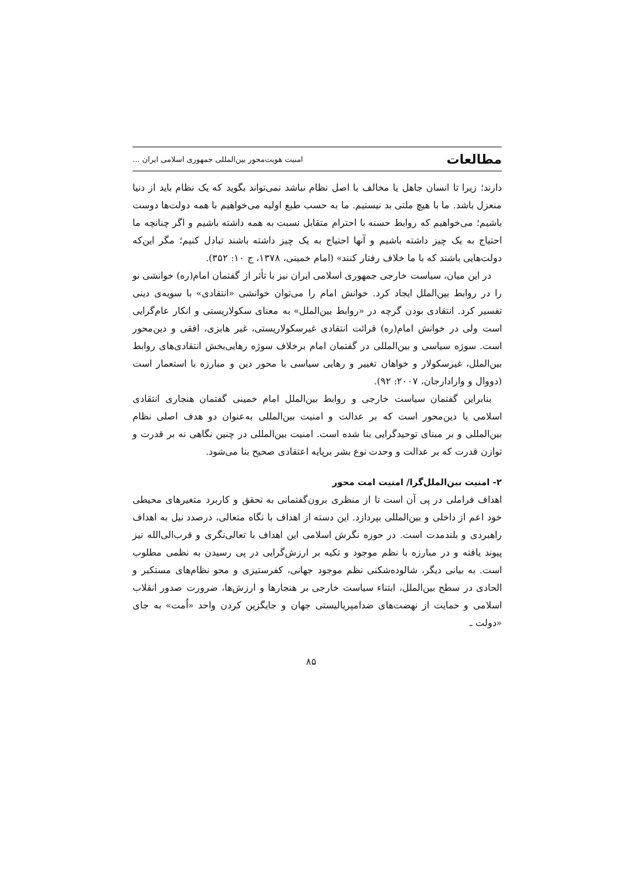مطالعات امنیت هویت‌محور بین‌المللی جمهوری اسلامی ایران ...
دارند؛ زیرا تا انسان جاهل یا مخالف با اصل نظام نباشد نمی‌تواند بگوید که یک نظام باید از دنیا منعزل باشد. ما با هیچ ملتی بد نیستیم. ما به حسب طبع اولیه می‌خواهیم با همه دولت‌ها دوست باشیم؛ می‌خواهیم که روابط حسنه با احترام متقابل نسبت به همه داشته باشیم و اگر چنانچه ما احتیاج به یک چیز داشته باشیم و آنها احتیاج به یک چیز داشته باشند تبادل کنیم؛ مگر این‌که دولت‌هایی باشند که با ما خلاف رفتار کنند» (امام خمینی، ۱۳۷۸، ج ۱۰: ۳۵۲).
در این میان، سیاست خارجی جمهوری اسلامی ایران نیز با تأثر از گفتمان امام(ره) خوانشی نو را در روابط بین‌الملل ایجاد کرد. خوانش امام را می‌توان خوانشی «انتقادی» با سویه‌ی دینی تفسیر کرد. انتقادی بودن گرچه در «روابط بین‌الملل» به معنای سکولاریستی و انکار عام‌گرایی است ولی در خوانش امام(ره) قرائت انتقادی غیرسکولاریستی، غیر هابزی، افقی و دین‌محور است. سوژه سیاسی و بین‌المللی در گفتمان امام برخلاف سوژه رهایی‌بخش انتقادی‌های روابط بین‌الملل، غیرسکولار و خواهان تغییر و رهایی سیاسی با محور دین و مبارزه با استعمار است (دووال و وارادارجان، ۲۰۰۷: ۹۲).
بنابراین گفتمان سیاست خارجی و روابط بین‌الملل امام خمینی گفتمان هنجاری انتقادی اسلامی یا دین‌محور است که بر عدالت و امنیت بین‌المللی به‌عنوان دو هدف اصلی نظام بین‌المللی و بر مبنای توحیدگرایی بنا شده است. امنیت بین‌المللی در چنین نگاهی نه بر قدرت و توازن قدرت که بر عدالت و وحدت نوع بشر برپایه اعتقادی صحیح بنا می‌شود.
۲- امنیت بین‌الملل‌گرا/ امنیت امت محور
اهداف فراملی در پی آن است تا از منظری برون‌گفتمانی به تحقق و کاربرد متغیرهای محیطی خود اعم از داخلی و بین‌المللی بپردازد. این دسته از اهداف با نگاه متعالی، درصدد نیل به اهداف راهبردی و بلندمدت است. در حوزه نگرش اسلامی این اهداف با تعالی‌نگری و قرب‌الی‌الله نیز پیوند یافته و در مبارزه با نظم موجود و تکیه بر ارزش‌گرایی در پی رسیدن به نظمی مطلوب است. به بیانی دیگر، شالوده‌شکنی نظم موجود جهانی، کفرستیزی و محو نظام‌های مستکبر و الحادی در سطح بین‌الملل، ابتناء سیاست خارجی بر هنجارها و ارزش‌ها، ضرورت صدور انقلاب اسلامی و حمایت از نهضت‌های ضدامپریالیستی جهان و جایگزین کردن واحد «اُمت» به جای «دولت ـ
۸۵